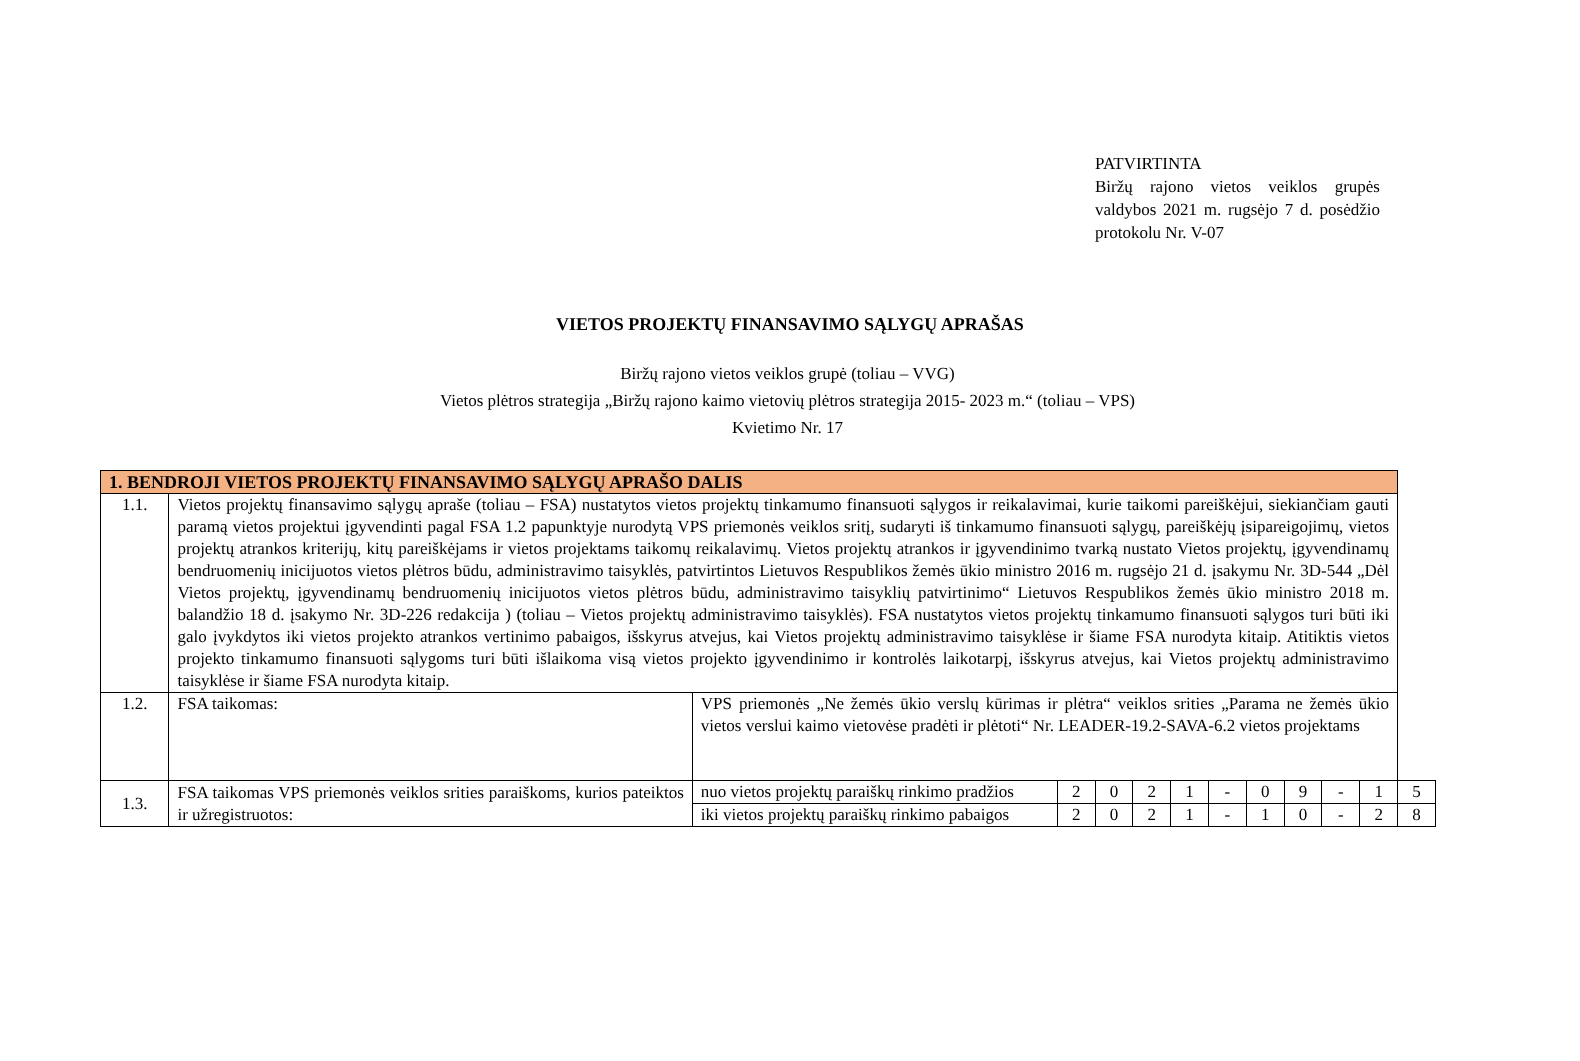PATVIRTINTA
Biržų rajono vietos veiklos grupės valdybos 2021 m. rugsėjo 7 d. posėdžio protokolu Nr. V-07
VIETOS PROJEKTŲ FINANSAVIMO SĄLYGŲ APRAŠAS
Biržų rajono vietos veiklos grupė (toliau – VVG)
Vietos plėtros strategija „Biržų rajono kaimo vietovių plėtros strategija 2015- 2023 m.“ (toliau – VPS)
Kvietimo Nr. 17
| 1. BENDROJI VIETOS PROJEKTŲ FINANSAVIMO SĄLYGŲ APRAŠO DALIS | | | | | | | | | | | | |
| --- | --- | --- | --- | --- | --- | --- | --- | --- | --- | --- | --- | --- |
| 1.1. | Vietos projektų finansavimo sąlygų apraše (toliau – FSA) nustatytos vietos projektų tinkamumo finansuoti sąlygos ir reikalavimai, kurie taikomi pareiškėjui, siekiančiam gauti paramą vietos projektui įgyvendinti pagal FSA 1.2 papunktyje nurodytą VPS priemonės veiklos sritį, sudaryti iš tinkamumo finansuoti sąlygų, pareiškėjų įsipareigojimų, vietos projektų atrankos kriterijų, kitų pareiškėjams ir vietos projektams taikomų reikalavimų. Vietos projektų atrankos ir įgyvendinimo tvarką nustato Vietos projektų, įgyvendinamų bendruomenių inicijuotos vietos plėtros būdu, administravimo taisyklės, patvirtintos Lietuvos Respublikos žemės ūkio ministro 2016 m. rugsėjo 21 d. įsakymu Nr. 3D-544 „Dėl Vietos projektų, įgyvendinamų bendruomenių inicijuotos vietos plėtros būdu, administravimo taisyklių patvirtinimo“ Lietuvos Respublikos žemės ūkio ministro 2018 m. balandžio 18 d. įsakymo Nr. 3D-226 redakcija ) (toliau – Vietos projektų administravimo taisyklės). FSA nustatytos vietos projektų tinkamumo finansuoti sąlygos turi būti iki galo įvykdytos iki vietos projekto atrankos vertinimo pabaigos, išskyrus atvejus, kai Vietos projektų administravimo taisyklėse ir šiame FSA nurodyta kitaip. Atitiktis vietos projekto tinkamumo finansuoti sąlygoms turi būti išlaikoma visą vietos projekto įgyvendinimo ir kontrolės laikotarpį, išskyrus atvejus, kai Vietos projektų administravimo taisyklėse ir šiame FSA nurodyta kitaip. | | | | | | | | | | | |
| 1.2. | FSA taikomas: | VPS priemonės „Ne žemės ūkio verslų kūrimas ir plėtra“ veiklos srities „Parama ne žemės ūkio vietos verslui kaimo vietovėse pradėti ir plėtoti“ Nr. LEADER-19.2-SAVA-6.2 vietos projektams | | | | | | | | | | |
| 1.3. | FSA taikomas VPS priemonės veiklos srities paraiškoms, kurios pateiktos ir užregistruotos: | nuo vietos projektų paraiškų rinkimo pradžios | 2 | 0 | 2 | 1 | - | 0 | 9 | - | 1 | 5 |
| | | iki vietos projektų paraiškų rinkimo pabaigos | 2 | 0 | 2 | 1 | - | 1 | 0 | - | 2 | 8 |